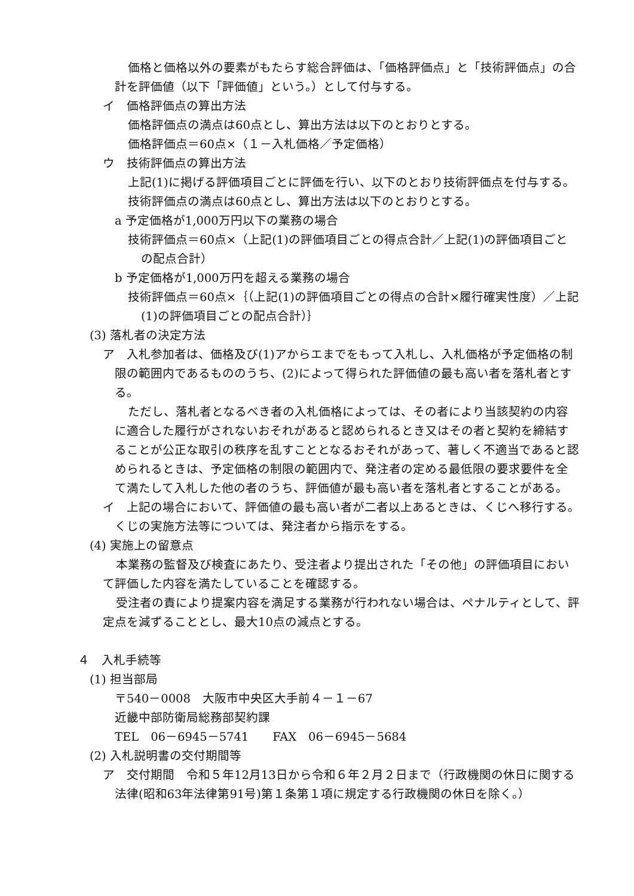価格と価格以外の要素がもたらす総合評価は、「価格評価点」と「技術評価点」の合計を評価値（以下「評価値」という。）として付与する。
イ　価格評価点の算出方法
価格評価点の満点は60点とし、算出方法は以下のとおりとする。
価格評価点＝60点×（１－入札価格／予定価格）
ウ　技術評価点の算出方法
上記(1)に掲げる評価項目ごとに評価を行い、以下のとおり技術評価点を付与する。
技術評価点の満点は60点とし、算出方法は以下のとおりとする。
a 予定価格が1,000万円以下の業務の場合
技術評価点＝60点×（上記(1)の評価項目ごとの得点合計／上記(1)の評価項目ごとの配点合計）
b 予定価格が1,000万円を超える業務の場合
技術評価点＝60点×｛（上記(1)の評価項目ごとの得点の合計×履行確実性度）／上記(1)の評価項目ごとの配点合計）｝
(3) 落札者の決定方法
ア　入札参加者は、価格及び(1)アからエまでをもって入札し、入札価格が予定価格の制限の範囲内であるもののうち、(2)によって得られた評価値の最も高い者を落札者とする。
ただし、落札者となるべき者の入札価格によっては、その者により当該契約の内容に適合した履行がされないおそれがあると認められるとき又はその者と契約を締結することが公正な取引の秩序を乱すこととなるおそれがあって、著しく不適当であると認められるときは、予定価格の制限の範囲内で、発注者の定める最低限の要求要件を全て満たして入札した他の者のうち、評価値が最も高い者を落札者とすることがある。
イ　上記の場合において、評価値の最も高い者が二者以上あるときは、くじへ移行する。くじの実施方法等については、発注者から指示をする。
(4) 実施上の留意点
本業務の監督及び検査にあたり、受注者より提出された「その他」の評価項目において評価した内容を満たしていることを確認する。
受注者の責により提案内容を満足する業務が行われない場合は、ペナルティとして、評定点を減ずることとし、最大10点の減点とする。
４　入札手続等
(1) 担当部局
〒540－0008　大阪市中央区大手前４－１－67
近畿中部防衛局総務部契約課
TEL　06－6945－5741　　FAX　06－6945－5684
(2) 入札説明書の交付期間等
ア　交付期間　令和５年12月13日から令和６年２月２日まで（行政機関の休日に関する法律(昭和63年法律第91号)第１条第１項に規定する行政機関の休日を除く。）